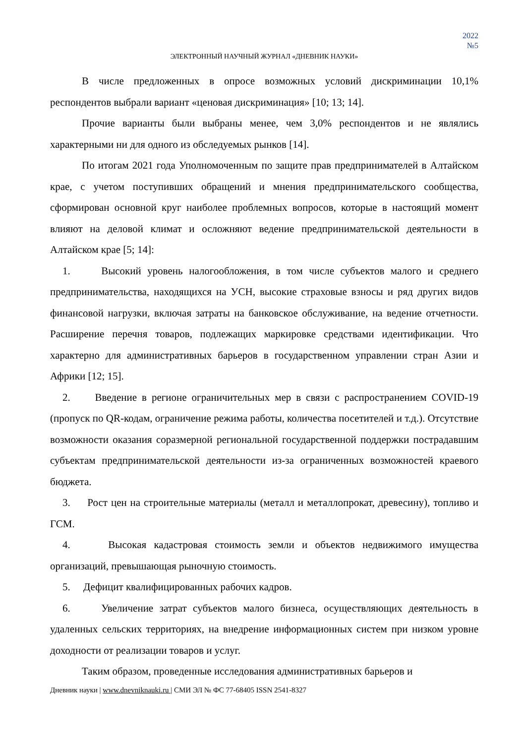2022
№5
ЭЛЕКТРОННЫЙ НАУЧНЫЙ ЖУРНАЛ «ДНЕВНИК НАУКИ»
В числе предложенных в опросе возможных условий дискриминации 10,1% респондентов выбрали вариант «ценовая дискриминация» [10; 13; 14].
Прочие варианты были выбраны менее, чем 3,0% респондентов и не являлись характерными ни для одного из обследуемых рынков [14].
По итогам 2021 года Уполномоченным по защите прав предпринимателей в Алтайском крае, с учетом поступивших обращений и мнения предпринимательского сообщества, сформирован основной круг наиболее проблемных вопросов, которые в настоящий момент влияют на деловой климат и осложняют ведение предпринимательской деятельности в Алтайском крае [5; 14]:
1. Высокий уровень налогообложения, в том числе субъектов малого и среднего предпринимательства, находящихся на УСН, высокие страховые взносы и ряд других видов финансовой нагрузки, включая затраты на банковское обслуживание, на ведение отчетности. Расширение перечня товаров, подлежащих маркировке средствами идентификации. Что характерно для административных барьеров в государственном управлении стран Азии и Африки [12; 15].
2. Введение в регионе ограничительных мер в связи с распространением COVID-19 (пропуск по QR-кодам, ограничение режима работы, количества посетителей и т.д.). Отсутствие возможности оказания соразмерной региональной государственной поддержки пострадавшим субъектам предпринимательской деятельности из-за ограниченных возможностей краевого бюджета.
3. Рост цен на строительные материалы (металл и металлопрокат, древесину), топливо и ГСМ.
4. Высокая кадастровая стоимость земли и объектов недвижимого имущества организаций, превышающая рыночную стоимость.
5. Дефицит квалифицированных рабочих кадров.
6. Увеличение затрат субъектов малого бизнеса, осуществляющих деятельность в удаленных сельских территориях, на внедрение информационных систем при низком уровне доходности от реализации товаров и услуг.
Таким образом, проведенные исследования административных барьеров и
Дневник науки | www.dnevniknauki.ru | СМИ ЭЛ № ФС 77-68405 ISSN 2541-8327